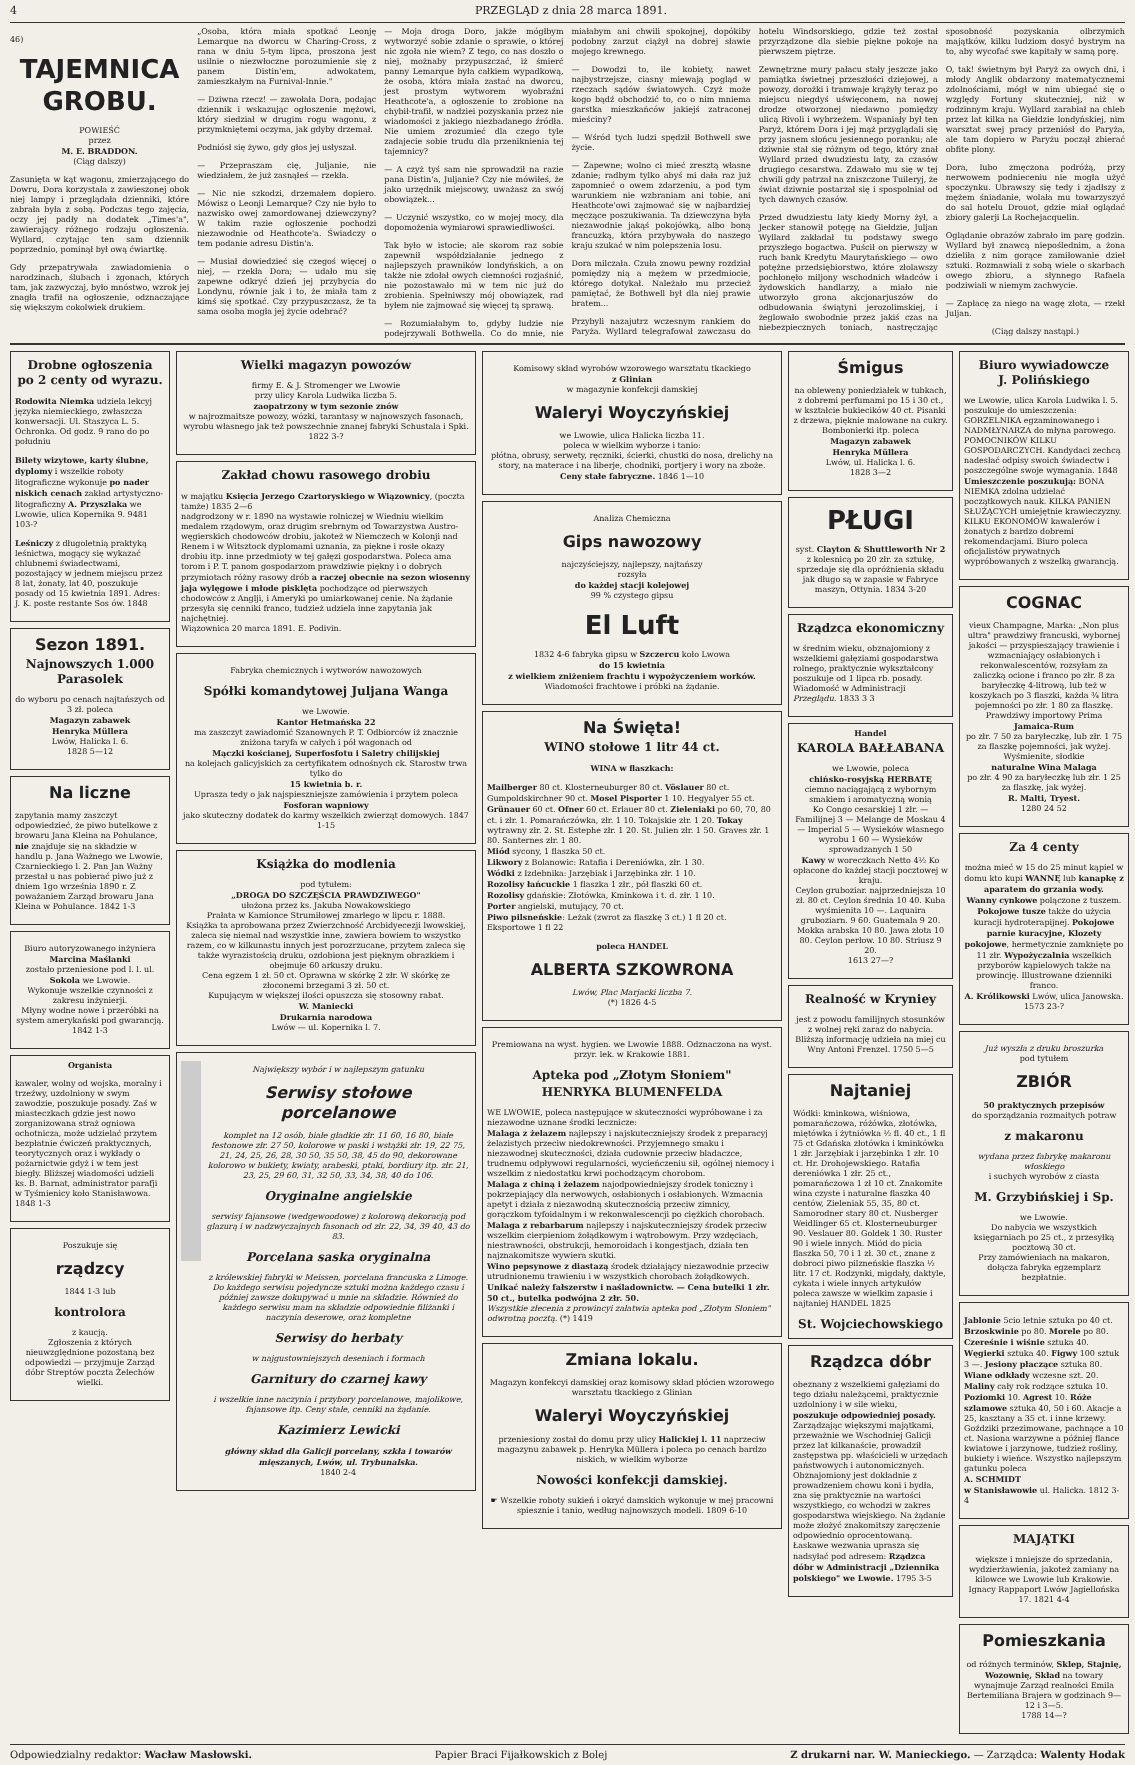4 PRZEGLĄD z dnia 28 marca 1891.
46)
TAJEMNICA GROBU.
POWIEŚĆ
przez
M. E. BRADDON.
(Ciąg dalszy)
Zasunięta w kąt wagonu, zmierzającego do Dowru, Dora korzystała z zawieszonej obok niej lampy i przeglądała dzienniki, które zabrała była z sobą. Podczas tego zajęcia, oczy jej padły na dodatek „Times'a", zawierający różnego rodzaju ogłoszenia. Wyllard, czytając ten sam dziennik poprzednio, pominął był ową ćwiartkę.
Gdy przepatrywała zawiadomienia o narodzinach, ślubach i zgonach, których tam, jak zazwyczaj, było mnóstwo, wzrok jej znagła trafił na ogłoszenie, odznaczające się większym cokolwiek drukiem.
„Osoba, która miała spotkać Leonję Lemarque na dworcu w Charing-Cross, z rana w dniu 5-tym lipca, proszona jest usilnie o niezwłoczne porozumienie się z panem Distin'em, adwokatem, zamieszkałym na Furnival-Innie."
— Dziwna rzecz! — zawołała Dora, podając dziennik i wskazując ogłoszenie mężowi, który siedział w drugim rogu wagonu, z przymkniętemi oczyma, jak gdyby drzemał.
Podniósł się żywo, gdy głos jej usłyszał.
— Przepraszam cię, Juljanie, nie wiedziałem, że już zasnąłeś — rzekła.
— Nic nie szkodzi, drzemałem dopiero. Mówisz o Leonji Lemarque? Czy nie było to nazwisko owej zamordowanej dziewczyny? W takim razie ogłoszenie pochodzi niezawodnie od Heathcote'a. Świadczy o tem podanie adresu Distin'a.
— Musiał dowiedzieć się czegoś więcej o niej, — rzekła Dora; — udało mu się zapewne odkryć dzień jej przybycia do Londynu, równie jak i to, że miała tam z kimś się spotkać. Czy przypuszczasz, że ta sama osoba mogła jej życie odebrać?
— Moja droga Doro, jakże mógłbym wytworzyć sobie zdanie o sprawie, o której nic zgoła nie wiem? Z tego, co nas doszło o niej, możnaby przypuszczać, iż śmierć panny Lemarque była całkiem wypadkową, że osoba, która miała zastać na dworcu, jest prostym wytworem wyobraźni Heathcote'a, a ogłoszenie to zrobione na chybił-trafił, w nadziei pozyskania przez nie wiadomości z jakiego niezbadanego źródła. Nie umiem zrozumieć dla czego tyle zadajecie sobie trudu dla przeniknienia tej tajemnicy?
— A czyż tyś sam nie sprowadził na razie pana Distin'a, Juljanie? Czy nie mówiłeś, że jako urzędnik miejscowy, uważasz za swój obowiązek...
— Uczynić wszystko, co w mojej mocy, dla dopomożenia wymiarowi sprawiedliwości.
Tak było w istocie; ale skorom raz sobie zapewnił współdziałanie jednego z najlepszych prawników londyńskich, a on także nie zdołał owych ciemności rozjaśnić, nie pozostawało mi w tem nic już do zrobienia. Spełniwszy mój obowiązek, rad byłem nie zajmować się więcej tą sprawą.
— Rozumiałabym to, gdyby ludzie nie podejrzywali Bothwella. Co do mnie, nie miałabym ani chwili spokojnej, dopókiby podobny zarzut ciążył na dobrej sławie mojego krewnego.
— Dowodzi to, ile kobiety, nawet najbystrzejsze, ciasny miewają pogląd w rzeczach sądów światowych. Czyż może kogo bądź obchodzić to, co o nim mniema garstka mieszkańców jakiejś zatraconej mieściny?
— Wśród tych ludzi spędził Bothwell swe życie.
— Zapewne; wolno ci mieć zresztą własne zdanie; radbym tylko abyś mi dała raz już zapomnieć o owem zdarzeniu, a pod tym warunkiem nie wzbraniam ani tobie, ani Heathcote'owi zajmować się w najbardziej męczące poszukiwania. Ta dziewczyna była niezawodnie jakąś pokojówką, albo boną francuzką, która przybywała do naszego kraju szukać w nim polepszenia losu.
Dora milczała. Czuła znowu pewny rozdział pomiędzy nią a mężem w przedmiocie, którego dotykał. Należało mu przecież pamiętać, że Bothwell był dla niej prawie bratem...
Przybyli nazajutrz wczesnym rankiem do Paryża. Wyllard telegrafował zawczasu do hotelu Windsorskiego, gdzie też został przyrządzone dla siebie piękne pokoje na pierwszem piętrze.
Zewnętrzne mury pałacu stały jeszcze jako pamiątka świetnej przeszłości dziejowej, a powozy, dorożki i tramwaje krążyły teraz po miejscu niegdyś uświęconem, na nowej drodze otworzonej niedawno pomiędzy ulicą Rivoli i wybrzeżem. Wspaniały był ten Paryż, którem Dora i jej mąż przyglądali się przy jasnem słońcu jesiennego poranku; ale dziwnie stał się różnym od tego, który znał Wyllard przed dwudziestu laty, za czasów drugiego cesarstwa. Zdawało mu się w tej chwili gdy patrzał na zniszczone Tuileryj, że świat dziwnie postarzał się i spospolniał od tych dawnych czasów.
Przed dwudziestu laty kiedy Morny żył, a Jecker stanowił potęgę na Giełdzie, Juljan Wyllard zakładał tu podstawy swego przyszłego bogactwa. Puścił on pierwszy w ruch bank Kredytu Maurytańskiego — owo potężne przedsiębiorstwo, które złolawszy pochłonęło miljony wschodnich władców i żydowskich handlarzy, a miało nie utworzyło grona akcjonarjuszów do odbudowania świątyni jerozolimskiej, i żeglowało swobodnie przez jakiś czas na niebezpiecznych toniach, nastręczając sposobność pozyskania olbrzymich majątków, kilku ludziom dosyć bystrym na to, aby wycofać swe kapitały w samą porę.
O, tak! świetnym był Paryż za owych dni, i młody Anglik obdarzony matematycznemi zdolnościami, mógł w nim ubiegać się o względy Fortuny skuteczniej, niż w rodzinnym kraju. Wyllard zarabiał na chleb przez lat kilka na Giełdzie londyńskiej, nim warsztat swej pracy przeniósł do Paryża, ale tam dopiero w Paryżu począł zbierać obfite plony.
Dora, lubo zmęczona podróżą, przy nerwowem podnieceniu nie mogła użyć spoczynku. Ubrawszy się tedy i zjadłszy z mężem śniadanie, wolała mu towarzyszyć do sal hotelu Drouot, gdzie miał oglądać zbiory galerji La Rochejacquelin.
Oglądanie obrazów zabrało im parę godzin. Wyllard był znawcą niepoślednim, a żona dzieliła z nim gorące zamiłowanie dzieł sztuki. Rozmawiali z sobą wiele o skarbach owego zbioru, a słynnego Rafaela podziwiali w niemym zachwycie.
— Zapłacę za niego na wagę złota, — rzekł Juljan.
(Ciąg dalszy nastąpi.)
Drobne ogłoszenia
po 2 centy od wyrazu.
Rodowita Niemka udziela lekcyj języka niemieckiego, zwłaszcza konwersacji. Ul. Staszyca L. 5. Ochronka. Od godz. 9 rano do po południu
Bilety wizytowe, karty ślubne, dyplomy i wszelkie roboty litograficzne wykonuje po nader niskich cenach zakład artystyczno-litograficzny A. Przyszlaka we Lwowie, ulica Kopernika 9. 9481 103-?
Leśniczy z długoletnią praktyką leśnictwa, mogący się wykazać chlubnemi świadectwami, pozostający w jednem miejscu przez 8 lat, żonaty, lat 40, poszukuje posady od 15 kwietnia 1891. Adres: J. K. poste restante Sos ów. 1848
Sezon 1891.
Najnowszych 1.000 Parasolek
do wyboru po cenach najtańszych od 3 zł. poleca
Magazyn zabawek
Henryka Müllera
Lwów, Halicka l. 6.
1828 5—12
Na liczne
zapytania mamy zaszczyt odpowiedzieć, że piwo butelkowe z browaru Jana Kleina na Pohulance, nie znajduje się na składzie w handlu p. Jana Ważnego we Lwowie, Czarnieckiego l. 2. Pan Jan Ważny przestał u nas pobierać piwo już z dniem 1go września 1890 r. Z poważaniem Zarząd browaru Jana Kleina w Pohulance. 1842 1-3
Biuro autoryzowanego inżyniera
Marcina Maślanki
zostało przeniesione pod l. l. ul. Sokola we Lwowie.
Wykonuje wszelkie czynności z zakresu inżynierji.
Młyny wodne nowe i przeróbki na system amerykański pod gwarancją. 1842 1-3
Organista
kawaler, wolny od wojska, moralny i trzeźwy, uzdolniony w swym zawodzie, poszukuje posady. Zaś w miasteczkach gdzie jest nowo zorganizowana straż ogniowa ochotnicza, może udzielać przytem bezpłatnie ćwiczeń praktycznych, teorytycznych oraz i wykłady o pożarnictwie gdyż i w tem jest biegły. Bliższej wiadomości udzieli ks. B. Barnat, administrator parafji w Tyśmienicy koło Stanisławowa. 1848 1-3
Poszukuje się
rządzcy
1844 1-3 lub
kontrolora
z kaucją.
Zgłoszenia z których nieuwzględnione pozostaną bez odpowiedzi — przyjmuje Zarząd dóbr Streptów poczta Żelechów wielki.
Wielki magazyn powozów
firmy E. & J. Stromenger we Lwowie
przy ulicy Karola Ludwika liczba 5.
zaopatrzony w tym sezonie znów
w najrozmaitsze powozy, wózki, tarantasy w najnowszych fasonach, wyrobu własnego jak też powszechnie znanej fabryki Schustala i Spki.
1822 3-?
Zakład chowu rasowego drobiu
w majątku Księcia Jerzego Czartoryskiego w Wiązownicy, (poczta tamże) 1835 2—6
nadgrodzony w r. 1890 na wystawie rolniczej w Wiedniu wielkim medalem rządowym, oraz drugim srebrnym od Towarzystwa Austro-węgierskich chodowców drobiu, jakoteż w Niemczech w Kolonji nad Renem i w Witsztock dyplomami uznania, za piękne i rosłe okazy drobiu itp. inne przedmioty w tej gałęzi gospodarstwa. Poleca ama torom i P. T. panom gospodarzom prawdziwie piękny i o dobrych przymiotach różny rasowy drób a raczej obecnie na sezon wiosenny jaja wylęgowe i młode pisklęta pochodzące od pierwszych chodowców z Anglji, i Ameryki po umiarkowanej cenie. Na żądanie przesyła się cenniki franco, tudzież udziela inne zapytania jak najchętniej.
Wiązownica 20 marca 1891. E. Podivin.
Fabryka chemicznych i wytworów nawozowych
Spółki komandytowej Juljana Wanga
we Lwowie.
Kantor Hetmańska 22
ma zaszczyt zawiadomić Szanownych P. T. Odbiorców iż znacznie zniżona taryfa w całych i pół wagonach od
Mączki kościanej, Superfosfotu i Saletry chilijskiej
na kolejach galicyjskich za certyfikatem odnośnych ck. Starostw trwa tylko do
15 kwietnia b. r.
Uprasza tedy o jak najspieszniejsze zamówienia i przytem poleca
Fosforan wapniowy
jako skuteczny dodatek do karmy wszelkich zwierząt domowych. 1847 1-15
Książka do modlenia
pod tytułem:
„DROGA DO SZCZĘŚCIA PRAWDZIWEGO"
ułożona przez ks. Jakuba Nowakowskiego
Prałata w Kamionce Strumiłowej zmarłego w lipcu r. 1888.
Książka ta aprobowana przez Zwierzchność Arcbidyecezji lwowskiej, zaleca się niemal nad wszystkie inne, zawiera bowiem to wszystko razem, co w kilkunastu innych jest porozrzucane, przytem zaleca się także wyrazistością druku, ozdobiona jest pięknym obrazkiem i obejmuje 60 arkuszy druku.
Cena egzem 1 zł. 50 ct. Oprawna w skórkę 2 złr. W skórkę ze złoconemi brzegami 3 zł. 50 ct.
Kupującym w większej ilości opuszcza się stosowny rabat.
W. Maniecki
Drukarnia narodowa
Lwów — ul. Kopernika l. 7.
Największy wybór i w najlepszym gatunku
Serwisy stołowe porcelanowe
komplet na 12 osób, białe gładkie złr. 11 60, 16 80, białe festonowe złr. 27 50, kolorowe w paski i wstążki złr. 19, 22 75, 21, 24, 25, 26, 28, 30 50, 35 50, 38, 45 do 90, dekorowane kolorowo w bukiety, kwiaty, arabeski, ptaki, bordiury itp. złr. 21, 23, 25, 29 60, 31, 32 50, 33, 34, 38, 40 do 106.
Oryginalne angielskie
serwisy fajansowe (wedgewoodowe) z kolorową dekoracją pod glazurą i w nadzwyczajnych fasonach od złr. 22, 34, 39 40, 43 do 83.
Porcelana saska oryginalna
z królewskiej fabryki w Meissen, porcelana francuska z Limoge. Do każdego serwisu pojedyncze sztuki można każdego czasu i później zawsze dokupywać u mnie na składzie. Również do każdego serwisu mam na składzie odpowiednie filiżanki i naczynia deserowe, oraz kompletne
Serwisy do herbaty
w najgustowniejszych deseniach i formach
Garnitury do czarnej kawy
i wszelkie inne naczynia i przybory porcelanowe, majolikowe, fajansowe itp. Ceny stałe, cenniki na żądanie.
Kazimierz Lewicki
główny skład dla Galicji porcelany, szkła i towarów mięszanych, Lwów, ul. Trybunalska.
1840 2-4
Komisowy skład wyrobów wzorowego warsztatu tkackiego
z Glinian
w magazynie konfekcji damskiej
Waleryi Woyczyńskiej
we Lwowie, ulica Halicka liczba 11.
poleca w wielkim wyborze i tanio:
płótna, obrusy, serwety, ręczniki, ścierki, chustki do nosa, drelichy na story, na materace i na liberje, chodniki, portjery i wory na zboże.
Ceny stałe fabryczne. 1846 1—10
Analiza Chemiczna
Gips nawozowy
najczyściejszy, najlepszy, najtańszy
rozsyła
do każdej stacji kolejowej
99 % czystego gipsu
El Luft
1832 4-6 fabryka gipsu w Szczercu koło Lwowa
do 15 kwietnia
z wielkiem zniżeniem frachtu i wypożyczeniem worków.
Wiadomości frachtowe i próbki na żądanie.
Na Święta!
WINO stołowe 1 litr 44 ct.
WINA w flaszkach:
Mailberger 80 ct. Klosterneuburger 80 ct. Vöslauer 80 ct. Gumpoldskirchner 90 ct. Mosel Pisporter 1 10. Hegyalyer 55 ct. Grünauer 60 ct. Ofner 60 ct. Erlauer 80 ct. Zieleniaki po 60, 70, 80 ct. i złr. 1. Pomarańczówka, złr. 1 10. Tokajskie złr. 1 20. Tokay wytrawny złr. 2. St. Estephe złr. 1 20. St. Julien złr. 1 50. Graves złr. 1 80. Santernes złr. 1 80.
Miód sycony, 1 flaszka 50 ct.
Likwory z Bolanowic: Ratafia i Dereniówka, złr. 1 30.
Wódki z Izdebnika: Jarzębiak i Jarzębinka złr. 1 10.
Rozolisy łańcuckie 1 flaszka 1 złr., pół flaszki 60 ct.
Rozolisy gdańskie: Złotówka, Kminkowa i t. d. złr. 1 10.
Porter angielski, mutujący, 70 ct.
Piwo pilsneńskie: Leżak (zwrot za flaszkę 3 ct.) 1 fl 20 ct. Eksportowe 1 fl 22
poleca HANDEL
ALBERTA SZKOWRONA
Lwów, Plac Marjacki liczba 7.
(*) 1826 4-5
Premiowana na wyst. hygien. we Lwowie 1888. Odznaczona na wyst. przyr. lek. w Krakowie 1881.
Apteka pod „Złotym Słoniem"
HENRYKA BLUMENFELDA
WE LWOWIE, poleca następujące w skuteczności wypróbowane i za niezawodne uznane środki lecznicze:
Malaga z żelazem najlepszy i najskuteczniejszy środek z preparacyj żelazistych przeciw niedokrewności. Przyjemnego smaku i niezawodnej skuteczności, działa cudownie przeciw bladaczce, trudnemu odpływowi regularności, wycieńczeniu sił, ogólnej niemocy i wszelkim z niedostatku krwi pochodzącym chorobom.
Malaga z chiną i żelazem najodpowiedniejszy środek toniczny i pokrzepiający dla nerwowych, osłabionych i osłabionych. Wzmacnia apetyt i działa z niezawodną skutecznością przeciw zimnicy, gorączkom tyfoidalnym i w rekonwalescencji po ciężkich chorobach.
Malaga z rebarbarum najlepszy i najskuteczniejszy środek przeciw wszelkim cierpieniom żołądkowym i wątrobowym. Przy wzdęciach, niestrawności, obstrukcji, hemoroidach i kongestjach, działa ten najznakomitsze wywiera skutki.
Wino pepsynowe z diastazą środek działający niezawodnie przeciw utrudnionemu trawieniu i w wszystkich chorobach żołądkowych.
Unikać należy fałszerstw i naśladownictw. — Cena butelki 1 złr. 50 ct., butelka podwójna 2 złr. 50.
Wszystkie złecenia z prowincyi załatwia apteka pod „Złotym Słoniem" odwrotną pocztą. (*) 1419
Zmiana lokalu.
Magazyn konfekcyi damskiej oraz komisowy skład płócien wzorowego warsztatu tkackiego z Glinian
Waleryi Woyczyńskiej
przeniesiony został do domu przy ulicy Halickiej l. 11 naprzeciw magazynu zabawek p. Henryka Müllera i poleca po cenach bardzo niskich, w wielkim wyborze
Nowości konfekcji damskiej.
☛ Wszelkie roboty sukień i okryć damskich wykonuje w mej pracowni spiesznie i tanio, według najnowszych modeli. 1809 6-10
Śmigus
na obleweny poniedziałek w tubkach, z dobremi perfumami po 15 i 30 ct., w kształcie bukiecików 40 ct. Pisanki z drzewa, pięknie malowane na cukry. Bombonierki itp. poleca
Magazyn zabawek
Henryka Müllera
Lwów, ul. Halicka l. 6.
1828 3—2
PŁUGI
syst. Clayton & Shuttleworth Nr 2 z kolesnicą po 20 złr. za sztukę, sprzedaje się dla opróżnienia składu jak długo są w zapasie w Fabryce maszyn, Ottynia. 1834 3-20
Rządzca ekonomiczny
w średnim wieku, obznajomiony z wszelkiemi gałęziami gospodarstwa rolnego, praktycznie wykształcony poszukuje od 1 lipca rb. posady. Wiadomość w Administracji Przeglądu. 1833 3 3
Handel
KAROLA BAŁŁABANA
we Lwowie, poleca
chińsko-rosyjską HERBATĘ
ciemno naciągającą z wybornym smakiem i aromatyczną wonią
Ko Congo cesarskiej 1 złr. — Familijnej 3 — Melange de Moskau 4 — Imperial 5 — Wysieków własnego wyrobu 1 60 — Wysieków sprowadzanych 1 50
Kawy w woreczkach Netto 4½ Ko opłacone do każdej stacji pocztowej w kraju.
Ceylon gruboziar. najprzedniejsza 10 zł. 80 ct. Ceylon średnia 10 40. Kuba wyśmienita 10 —. Laquaira gruboziarn. 9 60. Guatemala 9 20. Mokka arabska 10 80. Jawa złota 10 80. Ceylon perłow. 10 80. Striusz 9 20.
1613 27—?
Realność w Kryniey
jest z powodu familijnych stosunków z wolnej ręki zaraz do nabycia. Bliższą informację udzieła na miej cu Wny Antoni Frenzel. 1750 5—5
Najtaniej
Wódki: kminkowa, wiśniowa, pomarańczowa, różówka, złotówka, miętówka i żytniówka ½ fl. 40 ct., 1 fl 75 ct Gdańska złotówka i kminkówka 1 złr. Jarzębiak i jarzębinka 1 złr. 10 ct. Hr. Drohojewskiego. Ratafia dereniówka 1 złr. 25 ct., pomarańczowa 1 zł 10 ct. Znakomite wina czyste i naturalne flaszka 40 centów, Zieleniak 55, 35, 80 ct. Samorodner stary 80 ct. Nusberger Weidlinger 65 ct. Klosterneuburger 90. Veslauer 80. Goldek 1 30. Ruster 90 i wiele innych. Miód do picia flaszka 50, 70 i 1 zł. 30 ct., znane z dobroci piwo pilzneńskie flaszka ½ litr. 17 ct. Rodzynki, migdały, daktyle, cykata i wiele innych artykułów poleca zawsze w wielkim zapasie i najtaniej HANDEL 1825
St. Wojciechowskiego
Rządzca dóbr
obeznany z wszelkiemi gałęziami do tego działu należącemi, praktycznie uzdolniony i w sile wieku,
poszukuje odpowiedniej posady.
Zarządzając większymi majątkami, przeważnie we Wschodniej Galicji przez lat kilkanaście, prowadził zastępstwa pp. właścicieli w urzędach państwowych i autonomicznych. Obznajomiony jest dokładnie z prowadzeniem chowu koni i bydła, zna się praktycznie na wartości wszystkiego, co wchodzi w zakres gospodarstwa wiejskiego. Na żądanie może złożyć znakomitszy zaręczenie odpowiednio oprocentowaną. Łaskawe wezwania uprasza się nadsyłać pod adresem: Rządzca dóbr w Administracji „Dziennika polskiego" we Lwowie. 1795 3-5
Biuro wywiadowcze
J. Polińskiego
we Lwowie, ulica Karola Ludwika l. 5. poszukuje do umieszczenia: GORZELNIKA egzaminowanego i NADMŁYNARZA do młyna parowego. POMOCNIKÓW KILKU GOSPODARCZYCH. Kandydaci zechcą nadesłać odpisy swoich świadectw i poszczególne swoje wymagania. 1848
Umieszczenie poszukują: BONA NIEMKA zdolna udzielać początkowych nauk. KILKA PANIEN SŁUŻĄCYCH umiejętnie krawieczyzny. KILKU EKONOMÓW kawalerów i żonatych z bardzo dobremi rekomendacjami. Biuro poleca oficjalistów prywatnych wypróbowanych z wszelką gwarancją.
COGNAC
vieux Champagne, Marka: „Non plus ultra" prawdziwy francuski, wybornej jakości — przyspieszający trawienie i wzmacniający osłabionych i rekonwalescentów, rozsyłam za zaliczką ocione i franco po złr. 8 za baryłeczkę 4-litrową, lub też w koszykach po 3 flaszki, każda ¾ litra pojemności po złr. 1 80 za flaszkę.
Prawdziwy importowy Prima
Jamaica-Rum
po złr. 7 50 za baryłeczkę, lub złr. 1 75 za flaszkę pojemności, jak wyżej.
Wyśmienite, słodkie
naturalne Wina Malaga
po złr. 4 90 za baryłeczkę lub złr. 1 25 za flaszkę, jak wyżej.
R. Malti, Tryest.
1280 24 52
Za 4 centy
można mieć w 15 do 25 minut kąpiel w domu kto kupi WANNĘ lub kanapkę z aparatem do grzania wody.
Wanny cynkowe polączone z tuszem. Pokojowe tusze także do użycia kuracji hydroterapijnej. Pokojowe parnie kuracyjne, Klozety pokojowe, hermetycznie zamknięte po 11 złr. Wypożyczalnia wszelkich przyborów kąpielowych także na prowincję. Illustrowane dzienniki franco.
A. Królikowski Lwów, ulica Janowska. 1573 23-?
Już wyszła z druku broszurka
pod tytułem
ZBIÓR
50 praktycznych przepisów
do sporządzania rozmaitych potraw
z makaronu
wydana przez fabrykę makaronu włoskiego
i suchych wyrobów z ciasta
M. Grzybińskiej i Sp.
we Lwowie.
Do nabycia we wszystkich księgarniach po 25 ct., z przesyłką pocztową 30 ct.
Przy zamówieniach na makaron, dołącza fabryka egzemplarz bezpłatnie.
Jablonie 5cio letnie sztuka po 40 ct. Brzoskwinie po 80. Morele po 80. Czereśnie i wiśnie sztuka 40. Węgierki sztuka 40. Figwy 100 sztuk 3 —. Jesiony płaczące sztuka 80. Wiane odkłady wczesne szt. 20. Maliny cały rok rodzące sztuka 10. Poziomki 10. Agrest 10. Róże szlamowe sztuka 40, 50 i 60. Akacje a 25, kasztany a 35 ct. i inne krzewy. Goździki przezimowane, pachnące a 10 ct. Nasiona warzywne a później flance kwiatowe i jarzynowe, tudzież rośliny, bukiety i wieńce. Wszystko najlepszym gatunku poleca
A. SCHMIDT
w Stanisławowie ul. Halicka. 1812 3-4
MAJĄTKI
większe i mniejsze do sprzedania, wydzierżawienia, jakoteż zamiany na kilowce we Lwowie lub Krakowie. Ignacy Rappaport Lwów Jagiellońska 17. 1821 4-4
Pomieszkania
od różnych terminów, Sklep, Stajnię, Wozownię, Skład na towary wynajmuje Zarząd realności Emila Bertemiliana Brajera w godzinach 9—12 i 3—5.
1788 14—?
Odpowiedzialny redaktor: Wacław Masłowski. Papier Braci Fijałkowskich z Bolej Z drukarni nar. W. Manieckiego. — Zarządca: Walenty Hodak